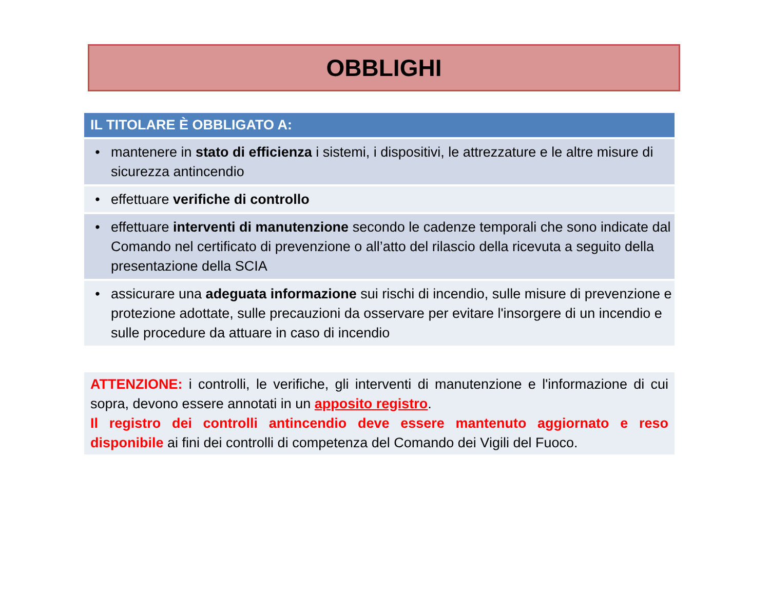OBBLIGHI
| IL TITOLARE È OBBLIGATO A: | |
| --- | --- |
| • | mantenere in stato di efficienza i sistemi, i dispositivi, le attrezzature e le altre misure di sicurezza antincendio |
| • | effettuare verifiche di controllo |
| • | effettuare interventi di manutenzione secondo le cadenze temporali che sono indicate dal Comando nel certificato di prevenzione o all’atto del rilascio della ricevuta a seguito della presentazione della SCIA |
| • | assicurare una adeguata informazione sui rischi di incendio, sulle misure di prevenzione e protezione adottate, sulle precauzioni da osservare per evitare l'insorgere di un incendio e sulle procedure da attuare in caso di incendio |
ATTENZIONE: i controlli, le verifiche, gli interventi di manutenzione e l'informazione di cui sopra, devono essere annotati in un apposito registro.
Il registro dei controlli antincendio deve essere mantenuto aggiornato e reso disponibile ai fini dei controlli di competenza del Comando dei Vigili del Fuoco.